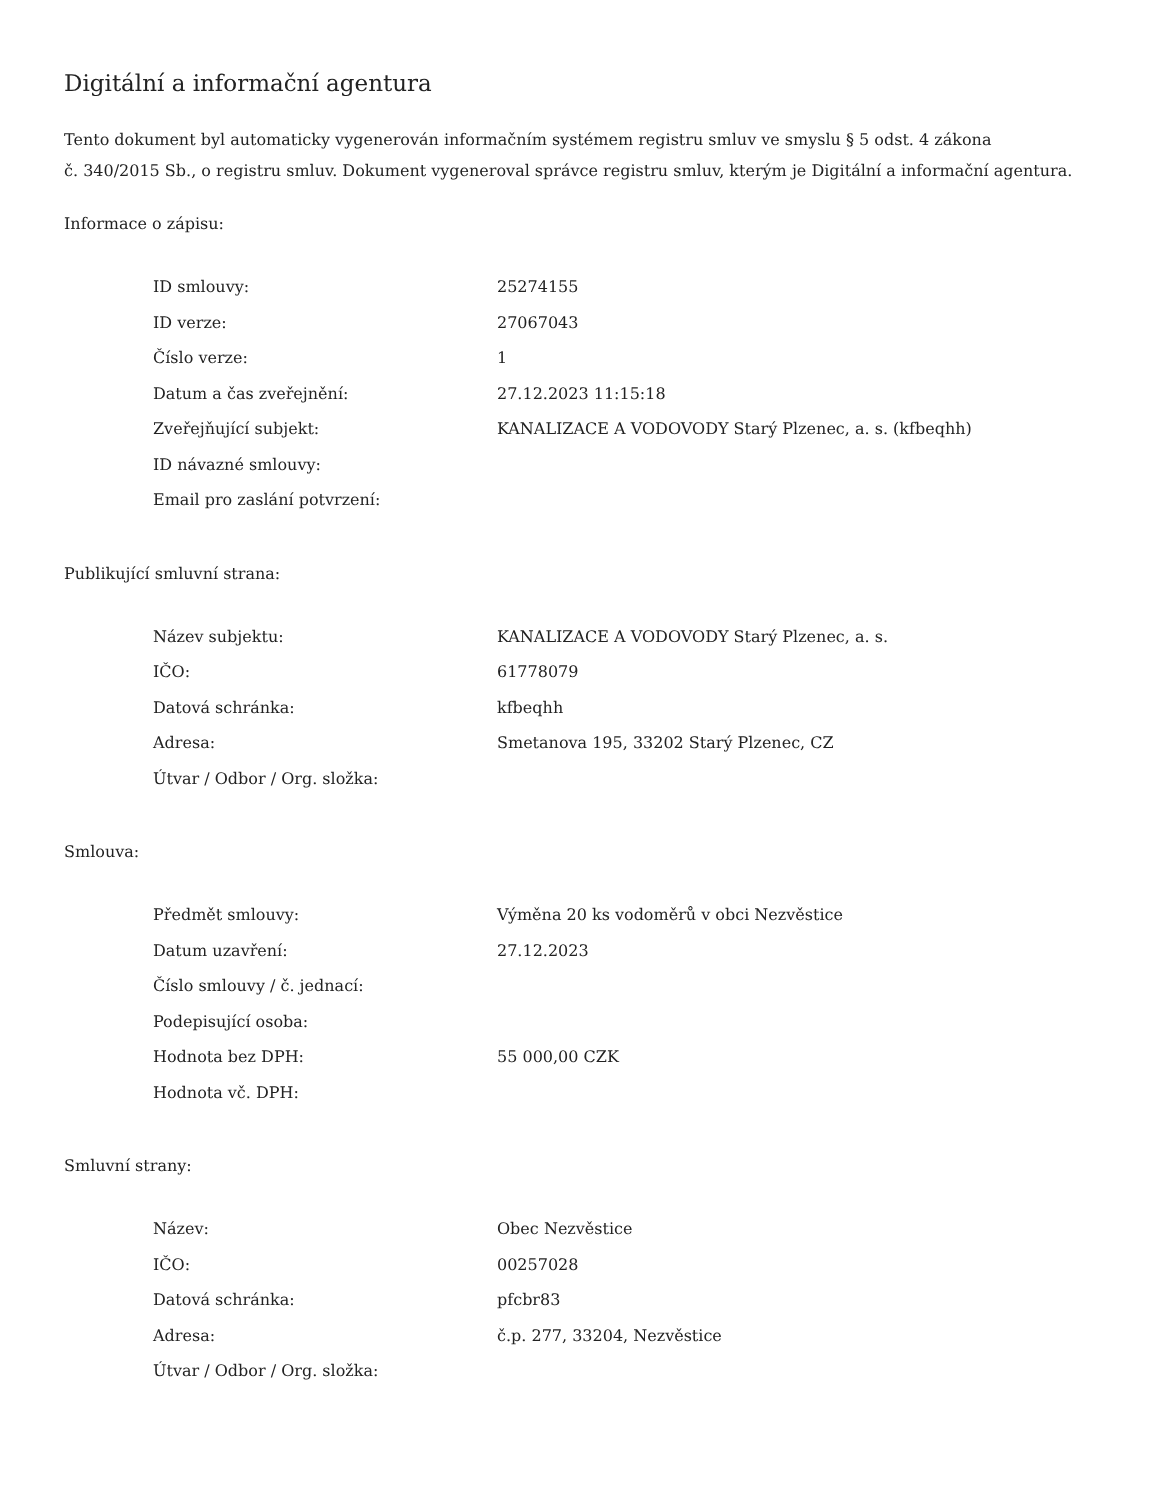Digitální a informační agentura
Tento dokument byl automaticky vygenerován informačním systémem registru smluv ve smyslu § 5 odst. 4 zákona
č. 340/2015 Sb., o registru smluv. Dokument vygeneroval správce registru smluv, kterým je Digitální a informační agentura.
Informace o zápisu:
| ID smlouvy: | 25274155 |
| ID verze: | 27067043 |
| Číslo verze: | 1 |
| Datum a čas zveřejnění: | 27.12.2023 11:15:18 |
| Zveřejňující subjekt: | KANALIZACE A VODOVODY Starý Plzenec, a. s. (kfbeqhh) |
| ID návazné smlouvy: | |
| Email pro zaslání potvrzení: | |
Publikující smluvní strana:
| Název subjektu: | KANALIZACE A VODOVODY Starý Plzenec, a. s. |
| IČO: | 61778079 |
| Datová schránka: | kfbeqhh |
| Adresa: | Smetanova 195, 33202 Starý Plzenec, CZ |
| Útvar / Odbor / Org. složka: | |
Smlouva:
| Předmět smlouvy: | Výměna 20 ks vodoměrů v obci Nezvěstice |
| Datum uzavření: | 27.12.2023 |
| Číslo smlouvy / č. jednací: | |
| Podepisující osoba: | |
| Hodnota bez DPH: | 55 000,00 CZK |
| Hodnota vč. DPH: | |
Smluvní strany:
| Název: | Obec Nezvěstice |
| IČO: | 00257028 |
| Datová schránka: | pfcbr83 |
| Adresa: | č.p. 277, 33204, Nezvěstice |
| Útvar / Odbor / Org. složka: | |